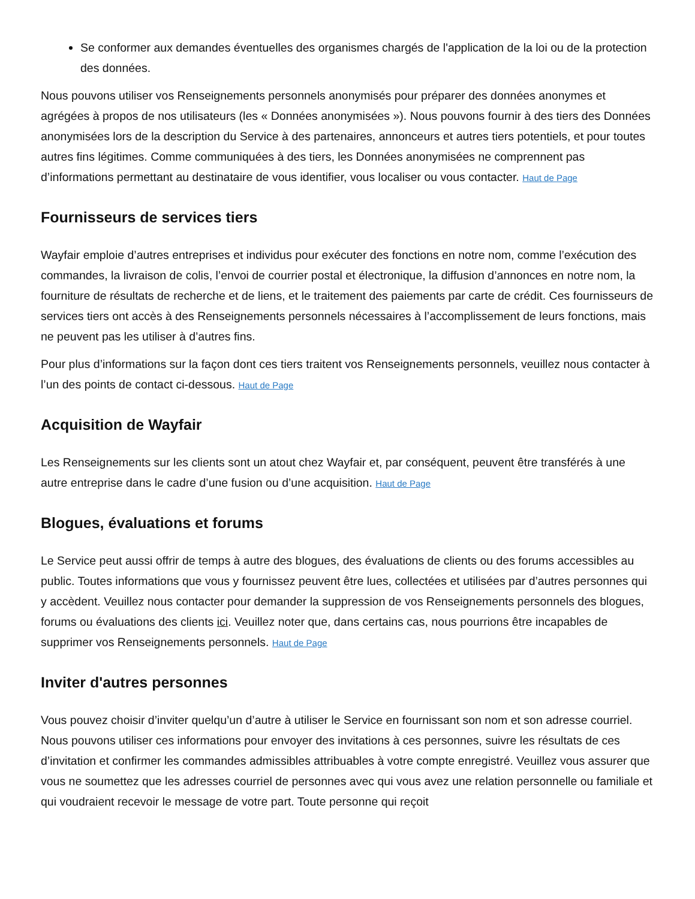Se conformer aux demandes éventuelles des organismes chargés de l'application de la loi ou de la protection des données.
Nous pouvons utiliser vos Renseignements personnels anonymisés pour préparer des données anonymes et agrégées à propos de nos utilisateurs (les « Données anonymisées »). Nous pouvons fournir à des tiers des Données anonymisées lors de la description du Service à des partenaires, annonceurs et autres tiers potentiels, et pour toutes autres fins légitimes. Comme communiquées à des tiers, les Données anonymisées ne comprennent pas d’informations permettant au destinataire de vous identifier, vous localiser ou vous contacter. Haut de Page
Fournisseurs de services tiers
Wayfair emploie d’autres entreprises et individus pour exécuter des fonctions en notre nom, comme l’exécution des commandes, la livraison de colis, l’envoi de courrier postal et électronique, la diffusion d’annonces en notre nom, la fourniture de résultats de recherche et de liens, et le traitement des paiements par carte de crédit. Ces fournisseurs de services tiers ont accès à des Renseignements personnels nécessaires à l’accomplissement de leurs fonctions, mais ne peuvent pas les utiliser à d’autres fins.
Pour plus d’informations sur la façon dont ces tiers traitent vos Renseignements personnels, veuillez nous contacter à l’un des points de contact ci-dessous. Haut de Page
Acquisition de Wayfair
Les Renseignements sur les clients sont un atout chez Wayfair et, par conséquent, peuvent être transférés à une autre entreprise dans le cadre d’une fusion ou d’une acquisition. Haut de Page
Blogues, évaluations et forums
Le Service peut aussi offrir de temps à autre des blogues, des évaluations de clients ou des forums accessibles au public. Toutes informations que vous y fournissez peuvent être lues, collectées et utilisées par d’autres personnes qui y accèdent. Veuillez nous contacter pour demander la suppression de vos Renseignements personnels des blogues, forums ou évaluations des clients ici. Veuillez noter que, dans certains cas, nous pourrions être incapables de supprimer vos Renseignements personnels. Haut de Page
Inviter d'autres personnes
Vous pouvez choisir d’inviter quelqu’un d’autre à utiliser le Service en fournissant son nom et son adresse courriel. Nous pouvons utiliser ces informations pour envoyer des invitations à ces personnes, suivre les résultats de ces d’invitation et confirmer les commandes admissibles attribuables à votre compte enregistré. Veuillez vous assurer que vous ne soumettez que les adresses courriel de personnes avec qui vous avez une relation personnelle ou familiale et qui voudraient recevoir le message de votre part. Toute personne qui reçoit